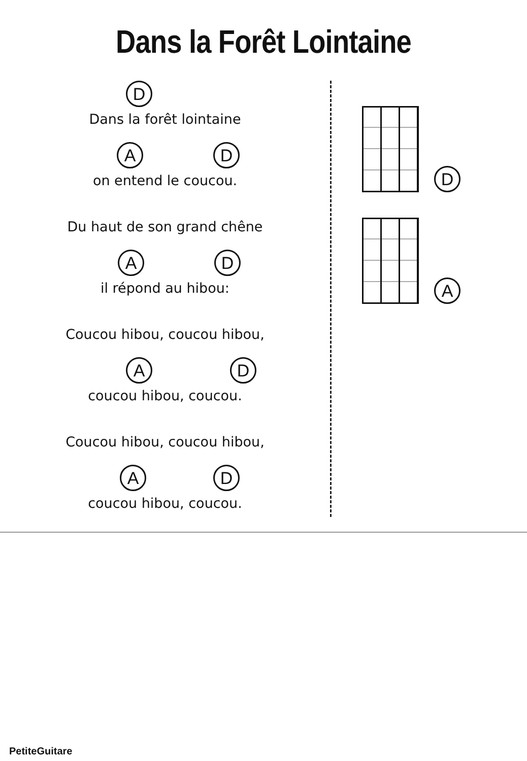Dans la Forêt Lointaine
D
Dans la forêt lointaine
A D
on entend le coucou.
Du haut de son grand chêne
A D
il répond au hibou:
Coucou hibou, coucou hibou,
A D
coucou hibou, coucou.
Coucou hibou, coucou hibou,
A D
coucou hibou, coucou.
D
A
PetiteGuitare